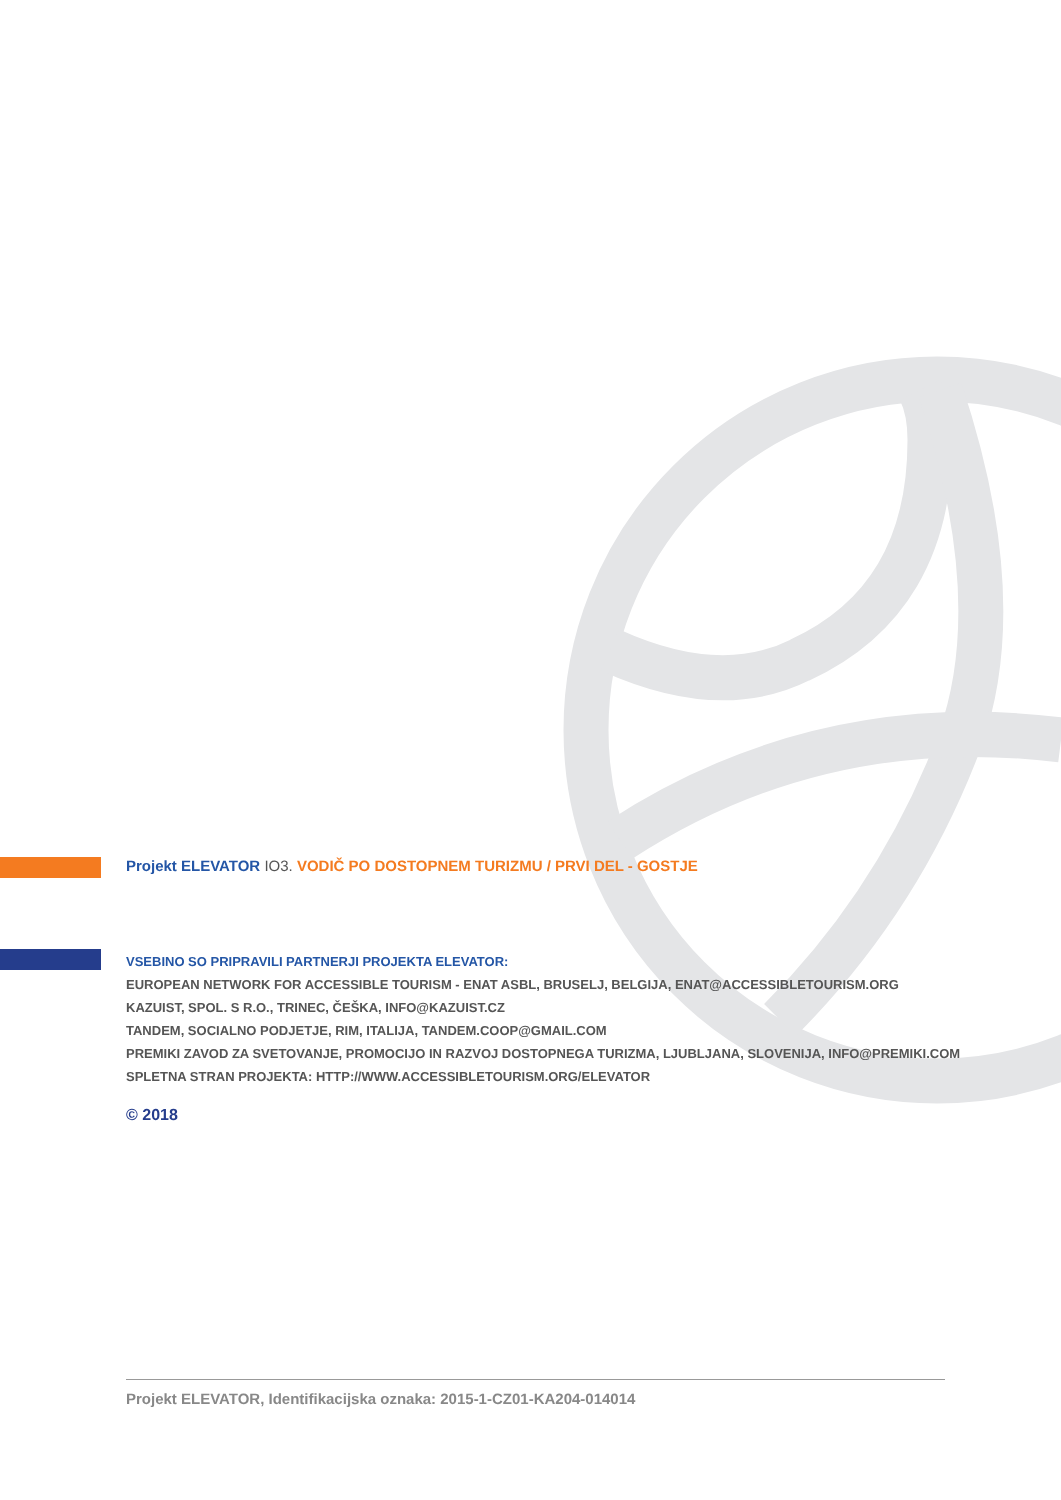Projekt ELEVATOR IO3. VODIČ PO DOSTOPNEM TURIZMU / PRVI DEL - GOSTJE
VSEBINO SO PRIPRAVILI PARTNERJI PROJEKTA ELEVATOR:
EUROPEAN NETWORK FOR ACCESSIBLE TOURISM - ENAT ASBL, BRUSELJ, BELGIJA, ENAT@ACCESSIBLETOURISM.ORG
KAZUIST, SPOL. S R.O., TRINEC, ČEŠKA, INFO@KAZUIST.CZ
TANDEM, SOCIALNO PODJETJE, RIM, ITALIJA, TANDEM.COOP@GMAIL.COM
PREMIKI ZAVOD ZA SVETOVANJE, PROMOCIJO IN RAZVOJ DOSTOPNEGA TURIZMA, LJUBLJANA, SLOVENIJA, INFO@PREMIKI.COM
SPLETNA STRAN PROJEKTA: HTTP://WWW.ACCESSIBLETOURISM.ORG/ELEVATOR
© 2018
Projekt ELEVATOR, Identifikacijska oznaka: 2015-1-CZ01-KA204-014014